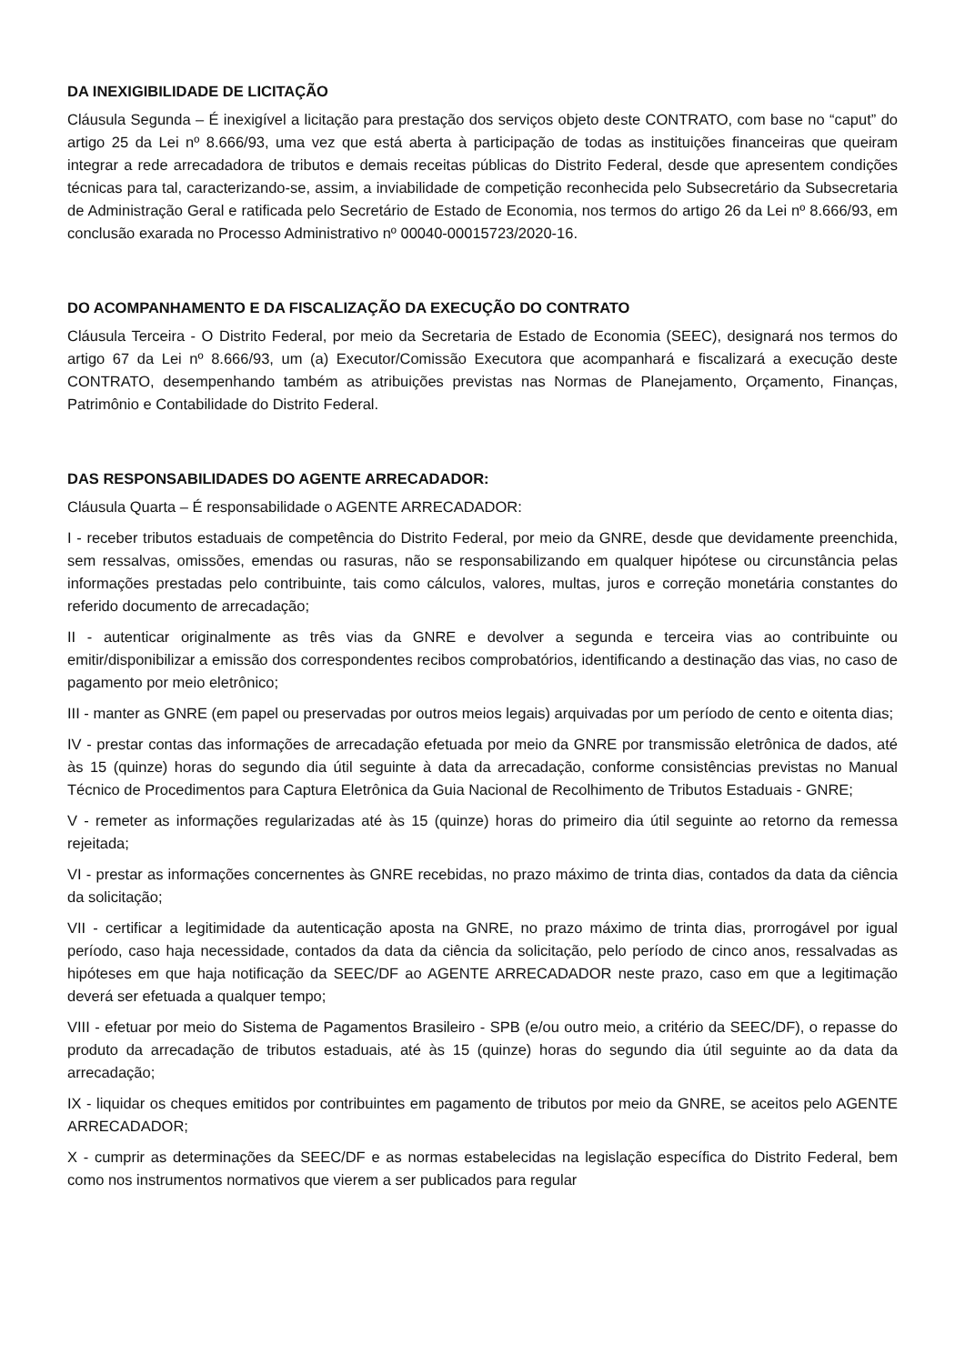DA INEXIGIBILIDADE DE LICITAÇÃO
Cláusula Segunda – É inexigível a licitação para prestação dos serviços objeto deste CONTRATO, com base no “caput” do artigo 25 da Lei nº 8.666/93, uma vez que está aberta à participação de todas as instituições financeiras que queiram integrar a rede arrecadadora de tributos e demais receitas públicas do Distrito Federal, desde que apresentem condições técnicas para tal, caracterizando-se, assim, a inviabilidade de competição reconhecida pelo Subsecretário da Subsecretaria de Administração Geral e ratificada pelo Secretário de Estado de Economia, nos termos do artigo 26 da Lei nº 8.666/93, em conclusão exarada no Processo Administrativo nº 00040-00015723/2020-16.
DO ACOMPANHAMENTO E DA FISCALIZAÇÃO DA EXECUÇÃO DO CONTRATO
Cláusula Terceira - O Distrito Federal, por meio da Secretaria de Estado de Economia (SEEC), designará nos termos do artigo 67 da Lei nº 8.666/93, um (a) Executor/Comissão Executora que acompanhará e fiscalizará a execução deste CONTRATO, desempenhando também as atribuições previstas nas Normas de Planejamento, Orçamento, Finanças, Patrimônio e Contabilidade do Distrito Federal.
DAS RESPONSABILIDADES DO AGENTE ARRECADADOR:
Cláusula Quarta – É responsabilidade o AGENTE ARRECADADOR:
I - receber tributos estaduais de competência do Distrito Federal, por meio da GNRE, desde que devidamente preenchida, sem ressalvas, omissões, emendas ou rasuras, não se responsabilizando em qualquer hipótese ou circunstância pelas informações prestadas pelo contribuinte, tais como cálculos, valores, multas, juros e correção monetária constantes do referido documento de arrecadação;
II - autenticar originalmente as três vias da GNRE e devolver a segunda e terceira vias ao contribuinte ou emitir/disponibilizar a emissão dos correspondentes recibos comprobatórios, identificando a destinação das vias, no caso de pagamento por meio eletrônico;
III - manter as GNRE (em papel ou preservadas por outros meios legais) arquivadas por um período de cento e oitenta dias;
IV - prestar contas das informações de arrecadação efetuada por meio da GNRE por transmissão eletrônica de dados, até às 15 (quinze) horas do segundo dia útil seguinte à data da arrecadação, conforme consistências previstas no Manual Técnico de Procedimentos para Captura Eletrônica da Guia Nacional de Recolhimento de Tributos Estaduais - GNRE;
V - remeter as informações regularizadas até às 15 (quinze) horas do primeiro dia útil seguinte ao retorno da remessa rejeitada;
VI - prestar as informações concernentes às GNRE recebidas, no prazo máximo de trinta dias, contados da data da ciência da solicitação;
VII - certificar a legitimidade da autenticação aposta na GNRE, no prazo máximo de trinta dias, prorrogável por igual período, caso haja necessidade, contados da data da ciência da solicitação, pelo período de cinco anos, ressalvadas as hipóteses em que haja notificação da SEEC/DF ao AGENTE ARRECADADOR neste prazo, caso em que a legitimação deverá ser efetuada a qualquer tempo;
VIII - efetuar por meio do Sistema de Pagamentos Brasileiro - SPB (e/ou outro meio, a critério da SEEC/DF), o repasse do produto da arrecadação de tributos estaduais, até às 15 (quinze) horas do segundo dia útil seguinte ao da data da arrecadação;
IX - liquidar os cheques emitidos por contribuintes em pagamento de tributos por meio da GNRE, se aceitos pelo AGENTE ARRECADADOR;
X - cumprir as determinações da SEEC/DF e as normas estabelecidas na legislação específica do Distrito Federal, bem como nos instrumentos normativos que vierem a ser publicados para regular